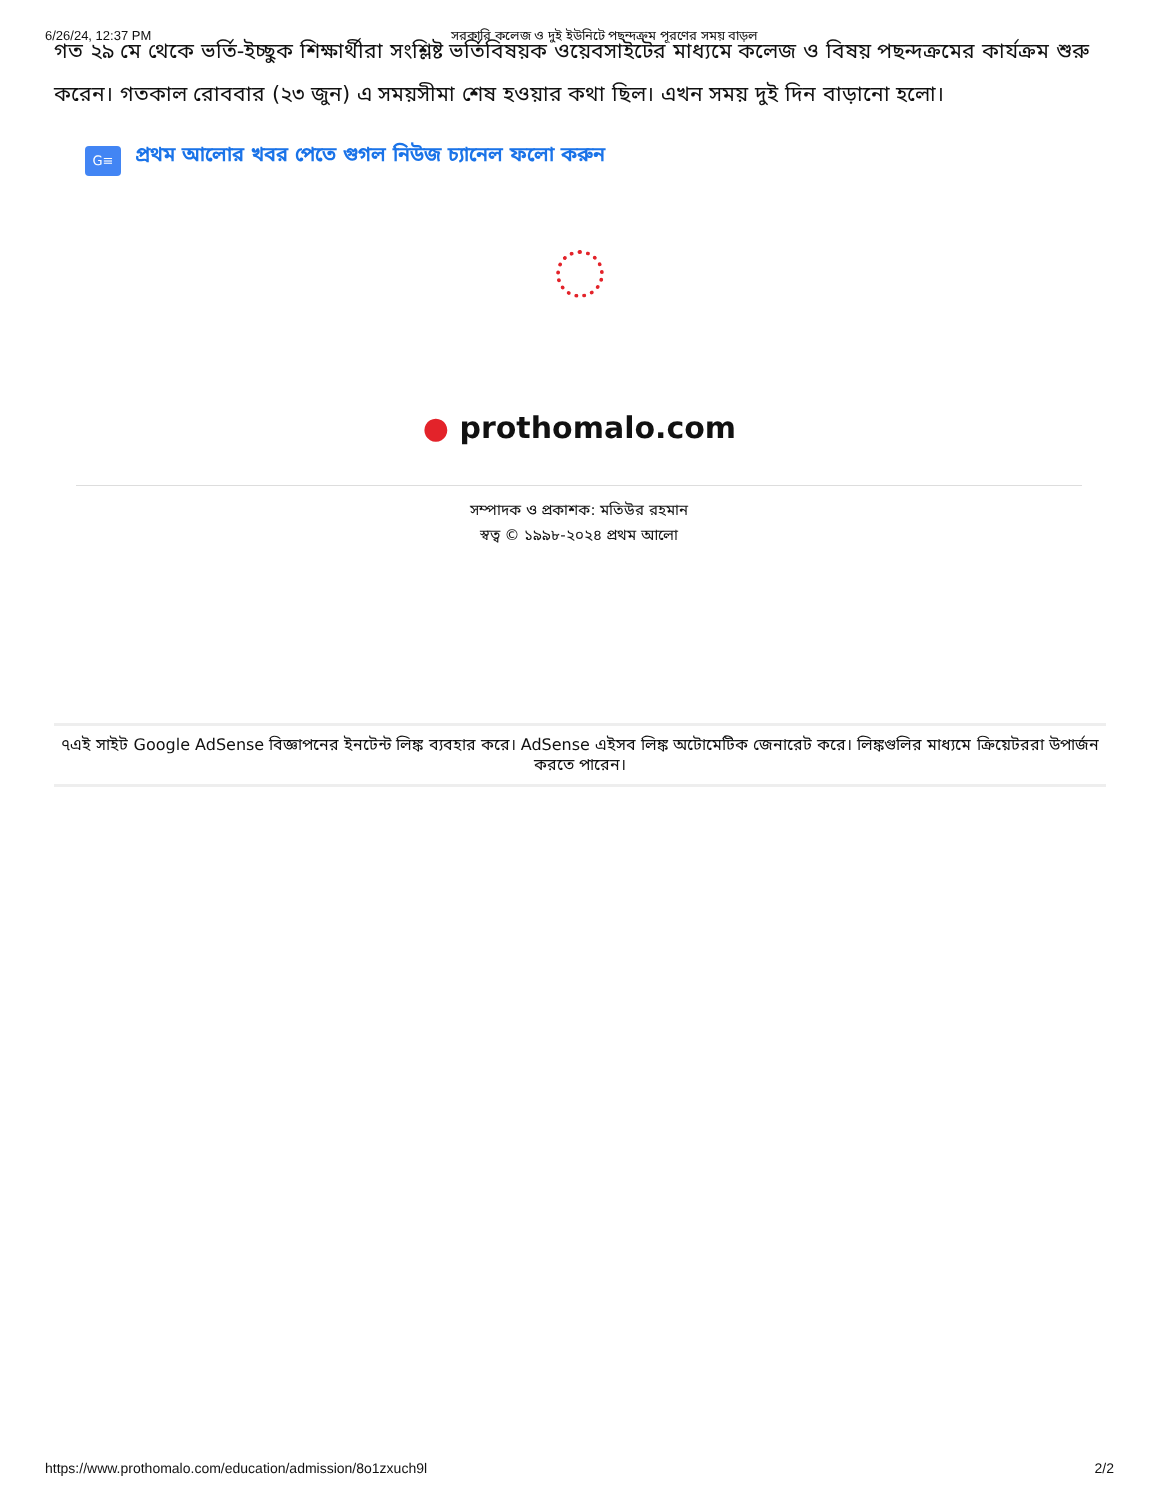6/26/24, 12:37 PM সরকারি কলেজ ও দুই ইউনিটে পছন্দক্রম পূরণের সময় বাড়ল
গত ২৯ মে থেকে ভর্তি-ইচ্ছুক শিক্ষার্থীরা সংশ্লিষ্ট ভর্তিবিষয়ক ওয়েবসাইটের মাধ্যমে কলেজ ও বিষয় পছন্দক্রমের কার্যক্রম শুরু করেন। গতকাল রোববার (২৩ জুন) এ সময়সীমা শেষ হওয়ার কথা ছিল। এখন সময় দুই দিন বাড়ানো হলো।
G≡
প্রথম আলোর খবর পেতে গুগল নিউজ চ্যানেল ফলো করুন
● prothomalo.com
সম্পাদক ও প্রকাশক: মতিউর রহমান
স্বত্ব © ১৯৯৮-২০২৪ প্রথম আলো
৭এই সাইট Google AdSense বিজ্ঞাপনের ইনটেন্ট লিঙ্ক ব্যবহার করে। AdSense এইসব লিঙ্ক অটোমেটিক জেনারেট করে। লিঙ্কগুলির মাধ্যমে ক্রিয়েটররা উপার্জন করতে পারেন।
https://www.prothomalo.com/education/admission/8o1zxuch9l 2/2